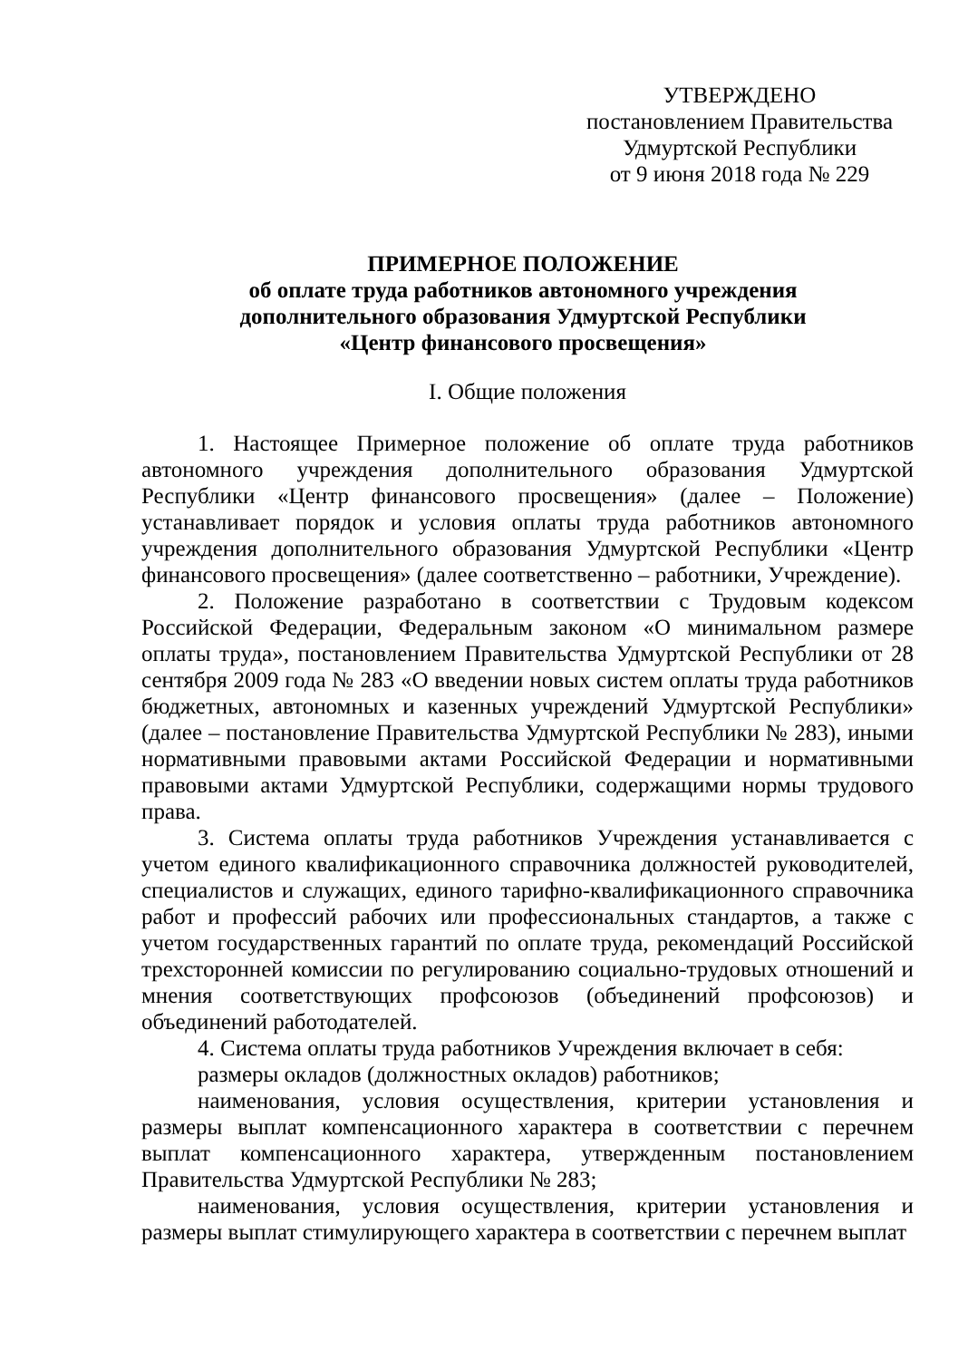УТВЕРЖДЕНО
постановлением Правительства
Удмуртской Республики
от 9 июня 2018 года № 229
ПРИМЕРНОЕ ПОЛОЖЕНИЕ
об оплате труда работников автономного учреждения
дополнительного образования Удмуртской Республики
«Центр финансового просвещения»
I. Общие положения
1. Настоящее Примерное положение об оплате труда работников автономного учреждения дополнительного образования Удмуртской Республики «Центр финансового просвещения» (далее – Положение) устанавливает порядок и условия оплаты труда работников автономного учреждения дополнительного образования Удмуртской Республики «Центр финансового просвещения» (далее соответственно – работники, Учреждение).
2. Положение разработано в соответствии с Трудовым кодексом Российской Федерации, Федеральным законом «О минимальном размере оплаты труда», постановлением Правительства Удмуртской Республики от 28 сентября 2009 года № 283 «О введении новых систем оплаты труда работников бюджетных, автономных и казенных учреждений Удмуртской Республики» (далее – постановление Правительства Удмуртской Республики № 283), иными нормативными правовыми актами Российской Федерации и нормативными правовыми актами Удмуртской Республики, содержащими нормы трудового права.
3. Система оплаты труда работников Учреждения устанавливается с учетом единого квалификационного справочника должностей руководителей, специалистов и служащих, единого тарифно-квалификационного справочника работ и профессий рабочих или профессиональных стандартов, а также с учетом государственных гарантий по оплате труда, рекомендаций Российской трехсторонней комиссии по регулированию социально-трудовых отношений и мнения соответствующих профсоюзов (объединений профсоюзов) и объединений работодателей.
4. Система оплаты труда работников Учреждения включает в себя:
размеры окладов (должностных окладов) работников;
наименования, условия осуществления, критерии установления и размеры выплат компенсационного характера в соответствии с перечнем выплат компенсационного характера, утвержденным постановлением Правительства Удмуртской Республики № 283;
наименования, условия осуществления, критерии установления и размеры выплат стимулирующего характера в соответствии с перечнем выплат